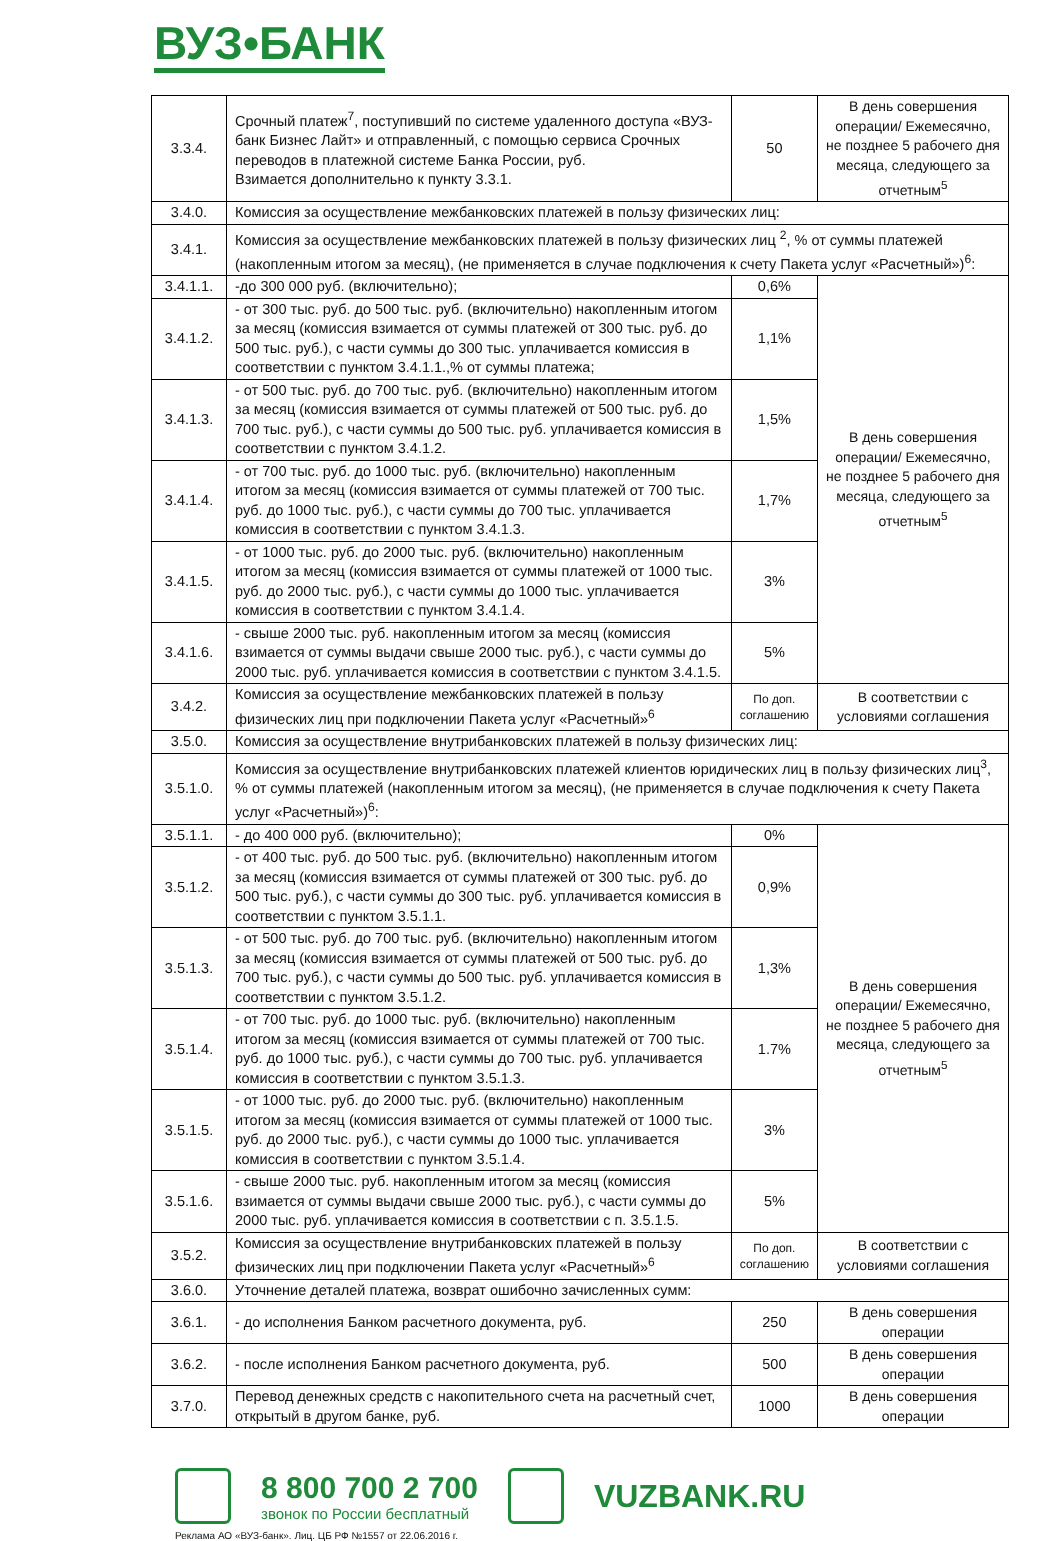ВУЗ•БАНК
| 3.3.4. | Срочный платеж<sup>7</sup>, поступивший по системе удаленного доступа «ВУЗ-банк Бизнес Лайт» и отправленный, с помощью сервиса Срочных переводов в платежной системе Банка России, руб. Взимается дополнительно к пункту 3.3.1. | 50 | В день совершения операции/ Ежемесячно, не позднее 5 рабочего дня месяца, следующего за отчетным<sup>5</sup> |
| 3.4.0. | Комиссия за осуществление межбанковских платежей в пользу физических лиц: | | |
| 3.4.1. | Комиссия за осуществление межбанковских платежей в пользу физических лиц <sup>2</sup>, % от суммы платежей (накопленным итогом за месяц), (не применяется в случае подключения к счету Пакета услуг «Расчетный»)<sup>6</sup>: | | |
| 3.4.1.1. | -до 300 000 руб. (включительно); | 0,6% | В день совершения операции/ Ежемесячно, не позднее 5 рабочего дня месяца, следующего за отчетным<sup>5</sup> |
| 3.4.1.2. | - от 300 тыс. руб. до 500 тыс. руб. (включительно) накопленным итогом за месяц (комиссия взимается от суммы платежей от 300 тыс. руб. до 500 тыс. руб.), с части суммы до 300 тыс. уплачивается комиссия в соответствии с пунктом 3.4.1.1.,% от суммы платежа; | 1,1% | |
| 3.4.1.3. | - от 500 тыс. руб. до 700 тыс. руб. (включительно) накопленным итогом за месяц (комиссия взимается от суммы платежей от 500 тыс. руб. до 700 тыс. руб.), с части суммы до 500 тыс. руб. уплачивается комиссия в соответствии с пунктом 3.4.1.2. | 1,5% | |
| 3.4.1.4. | - от 700 тыс. руб. до 1000 тыс. руб. (включительно) накопленным итогом за месяц (комиссия взимается от суммы платежей от 700 тыс. руб. до 1000 тыс. руб.), с части суммы до 700 тыс. уплачивается комиссия в соответствии с пунктом 3.4.1.3. | 1,7% | |
| 3.4.1.5. | - от 1000 тыс. руб. до 2000 тыс. руб. (включительно) накопленным итогом за месяц (комиссия взимается от суммы платежей от 1000 тыс. руб. до 2000 тыс. руб.), с части суммы до 1000 тыс. уплачивается комиссия в соответствии с пунктом 3.4.1.4. | 3% | |
| 3.4.1.6. | - свыше 2000 тыс. руб. накопленным итогом за месяц (комиссия взимается от суммы выдачи свыше 2000 тыс. руб.), с части суммы до 2000 тыс. руб. уплачивается комиссия в соответствии с пунктом 3.4.1.5. | 5% | |
| 3.4.2. | Комиссия за осуществление межбанковских платежей в пользу физических лиц при подключении Пакета услуг «Расчетный»<sup>6</sup> | По доп. соглашению | В соответствии с условиями соглашения |
| 3.5.0. | Комиссия за осуществление внутрибанковских платежей в пользу физических лиц: | | |
| 3.5.1.0. | Комиссия за осуществление внутрибанковских платежей клиентов юридических лиц в пользу физических лиц<sup>3</sup>, % от суммы платежей (накопленным итогом за месяц), (не применяется в случае подключения к счету Пакета услуг «Расчетный»)<sup>6</sup>: | | |
| 3.5.1.1. | - до 400 000 руб. (включительно); | 0% | В день совершения операции/ Ежемесячно, не позднее 5 рабочего дня месяца, следующего за отчетным<sup>5</sup> |
| 3.5.1.2. | - от 400 тыс. руб. до 500 тыс. руб. (включительно) накопленным итогом за месяц (комиссия взимается от суммы платежей от 300 тыс. руб. до 500 тыс. руб.), с части суммы до 300 тыс. руб. уплачивается комиссия в соответствии с пунктом 3.5.1.1. | 0,9% | |
| 3.5.1.3. | - от 500 тыс. руб. до 700 тыс. руб. (включительно) накопленным итогом за месяц (комиссия взимается от суммы платежей от 500 тыс. руб. до 700 тыс. руб.), с части суммы до 500 тыс. руб. уплачивается комиссия в соответствии с пунктом 3.5.1.2. | 1,3% | |
| 3.5.1.4. | - от 700 тыс. руб. до 1000 тыс. руб. (включительно) накопленным итогом за месяц (комиссия взимается от суммы платежей от 700 тыс. руб. до 1000 тыс. руб.), с части суммы до 700 тыс. руб. уплачивается комиссия в соответствии с пунктом 3.5.1.3. | 1.7% | |
| 3.5.1.5. | - от 1000 тыс. руб. до 2000 тыс. руб. (включительно) накопленным итогом за месяц (комиссия взимается от суммы платежей от 1000 тыс. руб. до 2000 тыс. руб.), с части суммы до 1000 тыс. уплачивается комиссия в соответствии с пунктом 3.5.1.4. | 3% | |
| 3.5.1.6. | - свыше 2000 тыс. руб. накопленным итогом за месяц (комиссия взимается от суммы выдачи свыше 2000 тыс. руб.), с части суммы до 2000 тыс. руб. уплачивается комиссия в соответствии с п. 3.5.1.5. | 5% | |
| 3.5.2. | Комиссия за осуществление внутрибанковских платежей в пользу физических лиц при подключении Пакета услуг «Расчетный»<sup>6</sup> | По доп. соглашению | В соответствии с условиями соглашения |
| 3.6.0. | Уточнение деталей платежа, возврат ошибочно зачисленных сумм: | | |
| 3.6.1. | - до исполнения Банком расчетного документа, руб. | 250 | В день совершения операции |
| 3.6.2. | - после исполнения Банком расчетного документа, руб. | 500 | В день совершения операции |
| 3.7.0. | Перевод денежных средств с накопительного счета на расчетный счет, открытый в другом банке, руб. | 1000 | В день совершения операции |
8 800 700 2 700
звонок по России бесплатный
VUZBANK.RU
Реклама АО «ВУЗ-банк». Лиц. ЦБ РФ №1557 от 22.06.2016 г.